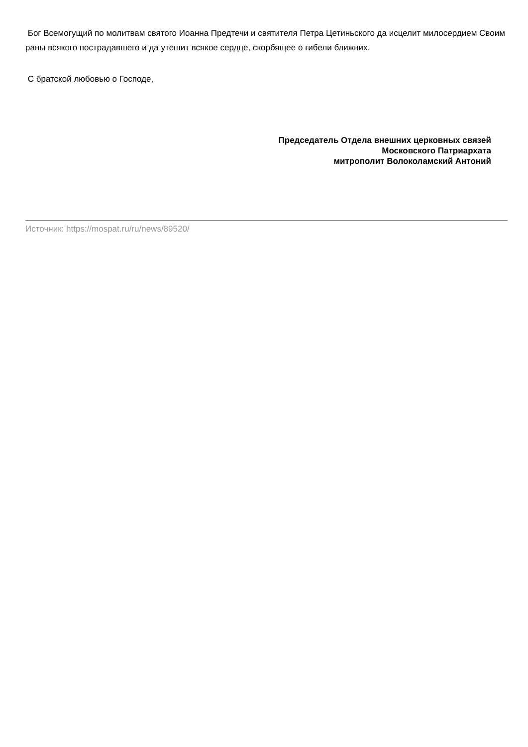Бог Всемогущий по молитвам святого Иоанна Предтечи и святителя Петра Цетиньского да исцелит милосердием Своим раны всякого пострадавшего и да утешит всякое сердце, скорбящее о гибели ближних.
С братской любовью о Господе,
Председатель Отдела внешних церковных связей
Московского Патриархата
митрополит Волоколамский Антоний
Источник: https://mospat.ru/ru/news/89520/